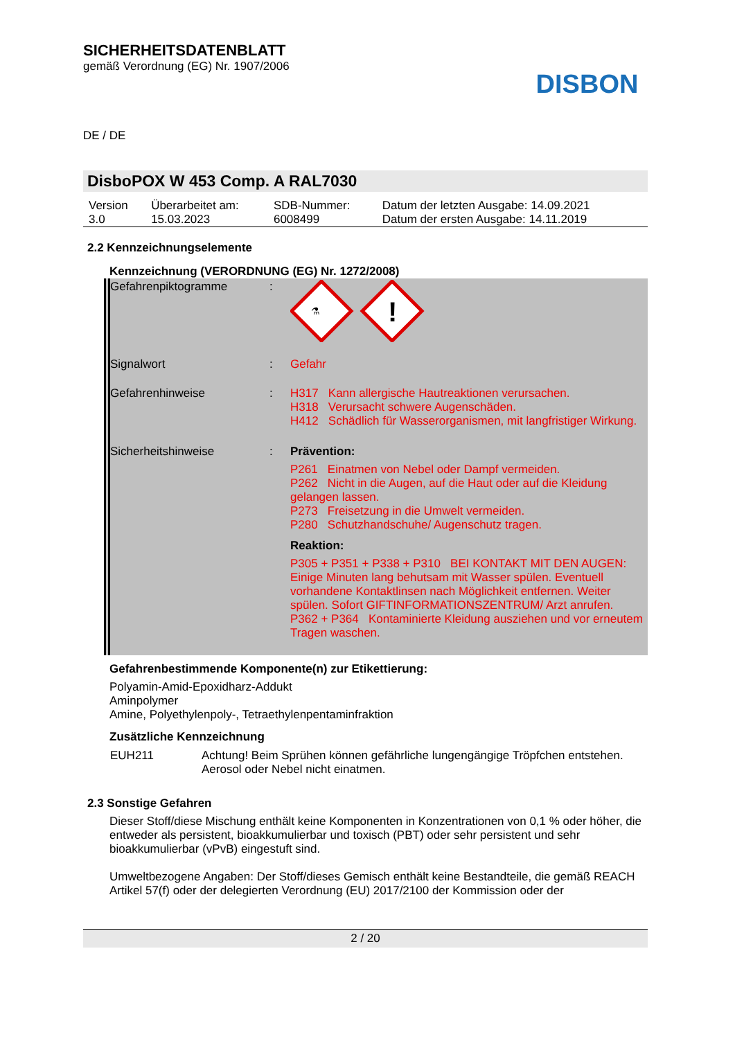SICHERHEITSDATENBLATT
gemäß Verordnung (EG) Nr. 1907/2006
DE / DE
DISBON
DisboPOX W 453 Comp. A RAL7030
| Version 3.0 | Überarbeitet am: 15.03.2023 | SDB-Nummer: 6008499 | Datum der letzten Ausgabe: 14.09.2021 Datum der ersten Ausgabe: 14.11.2019 |
2.2 Kennzeichnungselemente
Kennzeichnung (VERORDNUNG (EG) Nr. 1272/2008)
| Gefahrenpiktogramme | : | ⚗ ! |
| Signalwort | : | Gefahr |
| Gefahrenhinweise | : | H317 Kann allergische Hautreaktionen verursachen. H318 Verursacht schwere Augenschäden. H412 Schädlich für Wasserorganismen, mit langfristiger Wirkung. |
| Sicherheitshinweise | : | Prävention: P261 Einatmen von Nebel oder Dampf vermeiden. P262 Nicht in die Augen, auf die Haut oder auf die Kleidung gelangen lassen. P273 Freisetzung in die Umwelt vermeiden. P280 Schutzhandschuhe/ Augenschutz tragen. Reaktion: P305 + P351 + P338 + P310 BEI KONTAKT MIT DEN AUGEN: Einige Minuten lang behutsam mit Wasser spülen. Eventuell vorhandene Kontaktlinsen nach Möglichkeit entfernen. Weiter spülen. Sofort GIFTINFORMATIONSZENTRUM/ Arzt anrufen. P362 + P364 Kontaminierte Kleidung ausziehen und vor erneutem Tragen waschen. |
Gefahrenbestimmende Komponente(n) zur Etikettierung:
Polyamin-Amid-Epoxidharz-Addukt
Aminpolymer
Amine, Polyethylenpoly-, Tetraethylenpentaminfraktion
Zusätzliche Kennzeichnung
| EUH211 | Achtung! Beim Sprühen können gefährliche lungengängige Tröpfchen entstehen. Aerosol oder Nebel nicht einatmen. |
2.3 Sonstige Gefahren
Dieser Stoff/diese Mischung enthält keine Komponenten in Konzentrationen von 0,1 % oder höher, die entweder als persistent, bioakkumulierbar und toxisch (PBT) oder sehr persistent und sehr bioakkumulierbar (vPvB) eingestuft sind.
Umweltbezogene Angaben: Der Stoff/dieses Gemisch enthält keine Bestandteile, die gemäß REACH Artikel 57(f) oder der delegierten Verordnung (EU) 2017/2100 der Kommission oder der
2 / 20